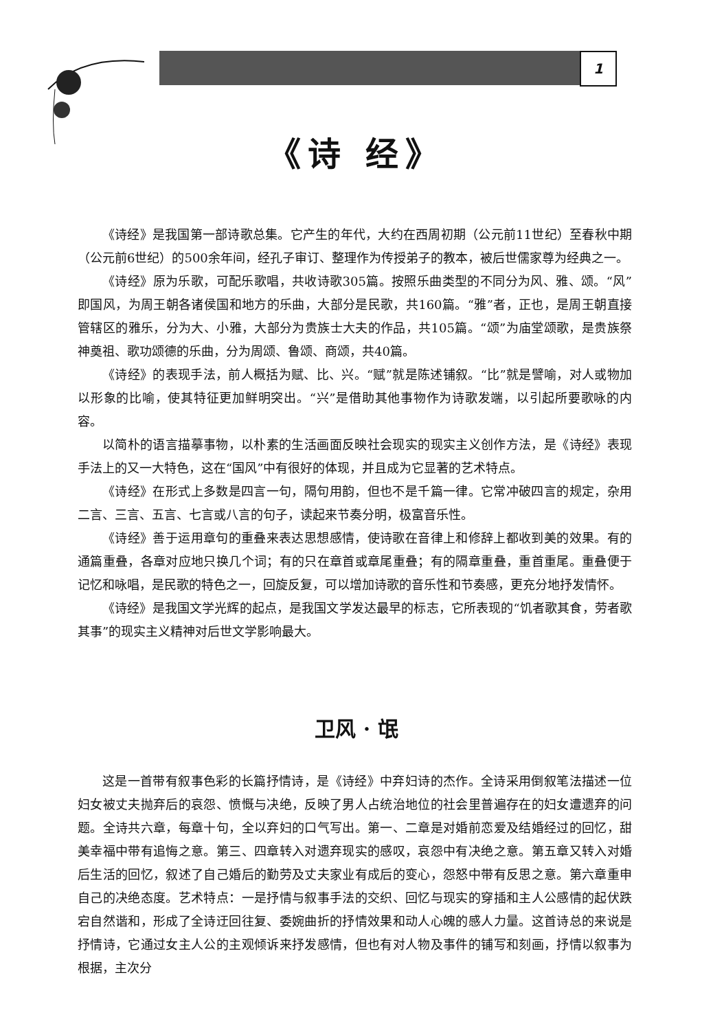1
《诗 经》
《诗经》是我国第一部诗歌总集。它产生的年代，大约在西周初期（公元前11世纪）至春秋中期（公元前6世纪）的500余年间，经孔子审订、整理作为传授弟子的教本，被后世儒家尊为经典之一。
《诗经》原为乐歌，可配乐歌唱，共收诗歌305篇。按照乐曲类型的不同分为风、雅、颂。“风”即国风，为周王朝各诸侯国和地方的乐曲，大部分是民歌，共160篇。“雅”者，正也，是周王朝直接管辖区的雅乐，分为大、小雅，大部分为贵族士大夫的作品，共105篇。“颂”为庙堂颂歌，是贵族祭神奠祖、歌功颂德的乐曲，分为周颂、鲁颂、商颂，共40篇。
《诗经》的表现手法，前人概括为赋、比、兴。“赋”就是陈述铺叙。“比”就是譬喻，对人或物加以形象的比喻，使其特征更加鲜明突出。“兴”是借助其他事物作为诗歌发端，以引起所要歌咏的内容。
以简朴的语言描摹事物，以朴素的生活画面反映社会现实的现实主义创作方法，是《诗经》表现手法上的又一大特色，这在“国风”中有很好的体现，并且成为它显著的艺术特点。
《诗经》在形式上多数是四言一句，隔句用韵，但也不是千篇一律。它常冲破四言的规定，杂用二言、三言、五言、七言或八言的句子，读起来节奏分明，极富音乐性。
《诗经》善于运用章句的重叠来表达思想感情，使诗歌在音律上和修辞上都收到美的效果。有的通篇重叠，各章对应地只换几个词；有的只在章首或章尾重叠；有的隔章重叠，重首重尾。重叠便于记忆和咏唱，是民歌的特色之一，回旋反复，可以增加诗歌的音乐性和节奏感，更充分地抒发情怀。
《诗经》是我国文学光辉的起点，是我国文学发达最早的标志，它所表现的“饥者歌其食，劳者歌其事”的现实主义精神对后世文学影响最大。
卫风 · 氓
这是一首带有叙事色彩的长篇抒情诗，是《诗经》中弃妇诗的杰作。全诗采用倒叙笔法描述一位妇女被丈夫抛弃后的哀怨、愤慨与决绝，反映了男人占统治地位的社会里普遍存在的妇女遭遗弃的问题。全诗共六章，每章十句，全以弃妇的口气写出。第一、二章是对婚前恋爱及结婚经过的回忆，甜美幸福中带有追悔之意。第三、四章转入对遗弃现实的感叹，哀怨中有决绝之意。第五章又转入对婚后生活的回忆，叙述了自己婚后的勤劳及丈夫家业有成后的变心，怨怒中带有反思之意。第六章重申自己的决绝态度。艺术特点：一是抒情与叙事手法的交织、回忆与现实的穿插和主人公感情的起伏跌宕自然谐和，形成了全诗迂回往复、委婉曲折的抒情效果和动人心魄的感人力量。这首诗总的来说是抒情诗，它通过女主人公的主观倾诉来抒发感情，但也有对人物及事件的铺写和刻画，抒情以叙事为根据，主次分